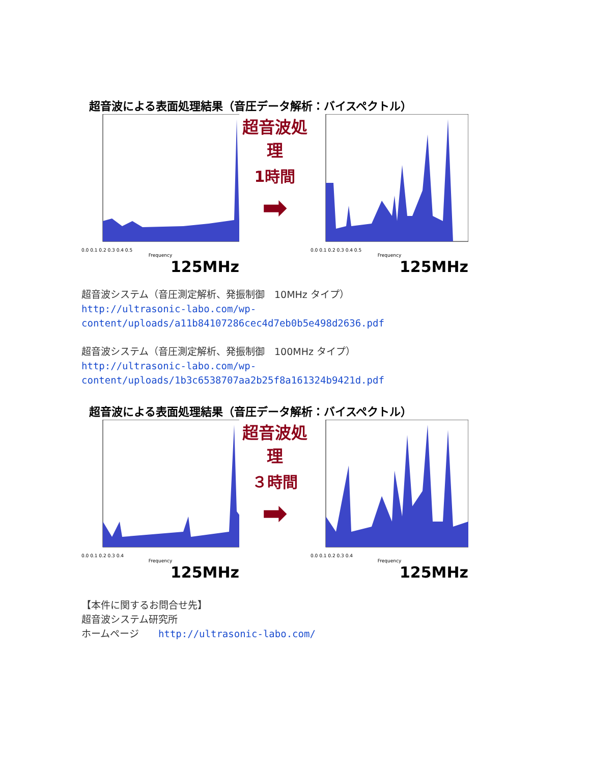超音波による表面処理結果（音圧データ解析：バイスペクトル）
0.0 0.1 0.2 0.3 0.4 0.5
Frequency
125MHz
超音波処理
1時間
➡
0.0 0.1 0.2 0.3 0.4 0.5
Frequency
125MHz
超音波システム（音圧測定解析、発振制御　10MHz タイプ）
http://ultrasonic-labo.com/wp-
content/uploads/a11b84107286cec4d7eb0b5e498d2636.pdf
超音波システム（音圧測定解析、発振制御　100MHz タイプ）
http://ultrasonic-labo.com/wp-
content/uploads/1b3c6538707aa2b25f8a161324b9421d.pdf
超音波による表面処理結果（音圧データ解析：バイスペクトル）
0.0 0.1 0.2 0.3 0.4
Frequency
125MHz
超音波処理
３時間
➡
0.0 0.1 0.2 0.3 0.4
Frequency
125MHz
【本件に関するお問合せ先】
超音波システム研究所
ホームページ　　http://ultrasonic-labo.com/